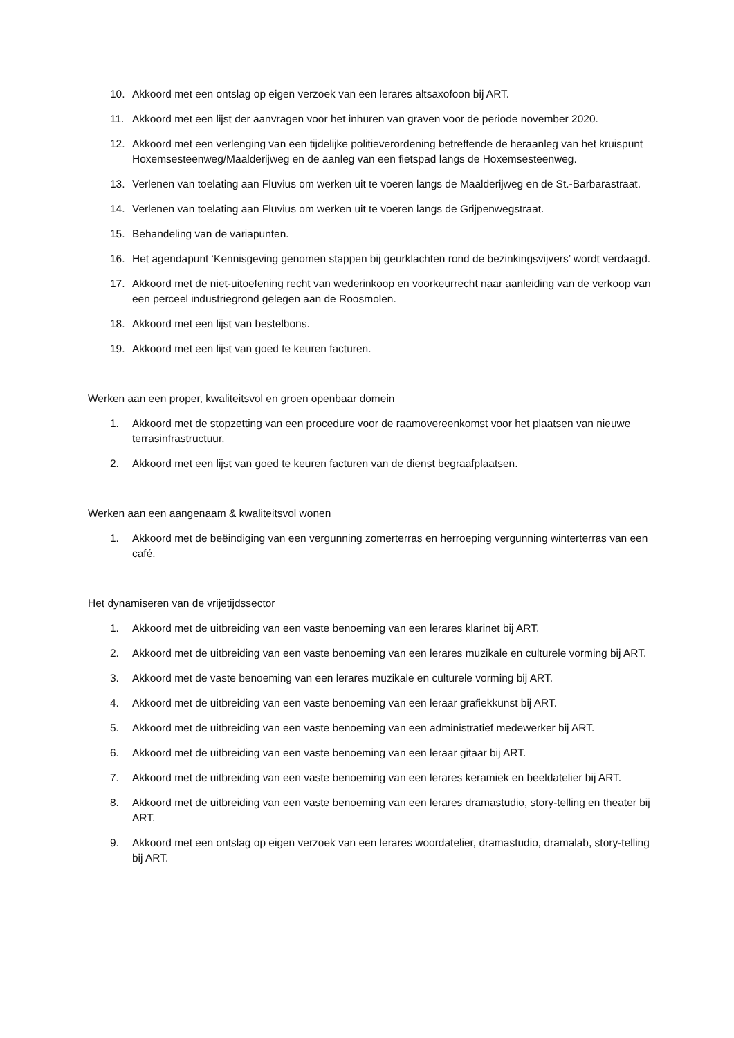10. Akkoord met een ontslag op eigen verzoek van een lerares altsaxofoon bij ART.
11. Akkoord met een lijst der aanvragen voor het inhuren van graven voor de periode november 2020.
12. Akkoord met een verlenging van een tijdelijke politieverordening betreffende de heraanleg van het kruispunt Hoxemsesteenweg/Maalderijweg en de aanleg van een fietspad langs de Hoxemsesteenweg.
13. Verlenen van toelating aan Fluvius om werken uit te voeren langs de Maalderijweg en de St.-Barbarastraat.
14. Verlenen van toelating aan Fluvius om werken uit te voeren langs de Grijpenwegstraat.
15. Behandeling van de variapunten.
16. Het agendapunt ‘Kennisgeving genomen stappen bij geurklachten rond de bezinkingsvijvers’ wordt verdaagd.
17. Akkoord met de niet-uitoefening recht van wederinkoop en voorkeurrecht naar aanleiding van de verkoop van een perceel industriegrond gelegen aan de Roosmolen.
18. Akkoord met een lijst van bestelbons.
19. Akkoord met een lijst van goed te keuren facturen.
Werken aan een proper, kwaliteitsvol en groen openbaar domein
1. Akkoord met de stopzetting van een procedure voor de raamovereenkomst voor het plaatsen van nieuwe terrasinfrastructuur.
2. Akkoord met een lijst van goed te keuren facturen van de dienst begraafplaatsen.
Werken aan een aangenaam & kwaliteitsvol wonen
1. Akkoord met de beëindiging van een vergunning zomerterras en herroeping vergunning winterterras van een café.
Het dynamiseren van de vrijetijdssector
1. Akkoord met de uitbreiding van een vaste benoeming van een lerares klarinet bij ART.
2. Akkoord met de uitbreiding van een vaste benoeming van een lerares muzikale en culturele vorming bij ART.
3. Akkoord met de vaste benoeming van een lerares muzikale en culturele vorming bij ART.
4. Akkoord met de uitbreiding van een vaste benoeming van een leraar grafiekkunst bij ART.
5. Akkoord met de uitbreiding van een vaste benoeming van een administratief medewerker bij ART.
6. Akkoord met de uitbreiding van een vaste benoeming van een leraar gitaar bij ART.
7. Akkoord met de uitbreiding van een vaste benoeming van een lerares keramiek en beeldatelier bij ART.
8. Akkoord met de uitbreiding van een vaste benoeming van een lerares dramastudio, story-telling en theater bij ART.
9. Akkoord met een ontslag op eigen verzoek van een lerares woordatelier, dramastudio, dramalab, story-telling bij ART.